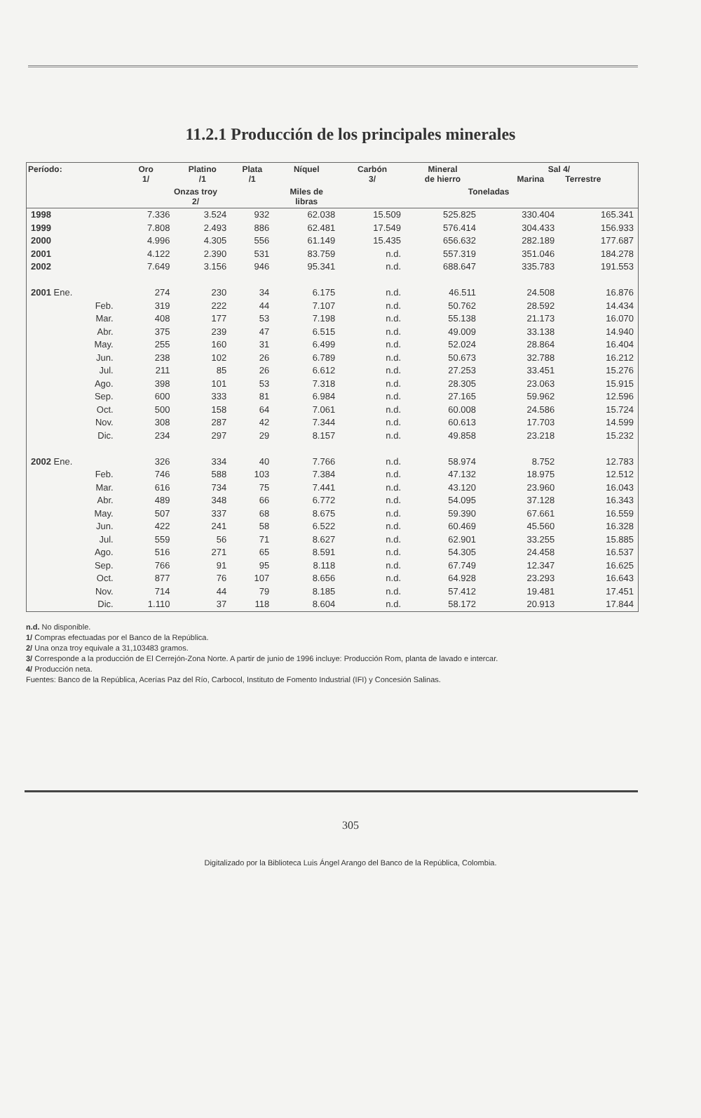11.2.1 Producción de los principales minerales
| Período: | Oro 1/ | Platino /1 | Plata /1 | Níquel | Carbón 3/ | Mineral de hierro | Sal 4/ Marina Terrestre | |
| --- | --- | --- | --- | --- | --- | --- | --- | --- |
| | Onzas troy 2/ | | | Miles de libras | Toneladas | | | |
| 1998 | 7.336 | 3.524 | 932 | 62.038 | 15.509 | 525.825 | 330.404 | 165.341 |
| 1999 | 7.808 | 2.493 | 886 | 62.481 | 17.549 | 576.414 | 304.433 | 156.933 |
| 2000 | 4.996 | 4.305 | 556 | 61.149 | 15.435 | 656.632 | 282.189 | 177.687 |
| 2001 | 4.122 | 2.390 | 531 | 83.759 | n.d. | 557.319 | 351.046 | 184.278 |
| 2002 | 7.649 | 3.156 | 946 | 95.341 | n.d. | 688.647 | 335.783 | 191.553 |
| 2001 Ene. | 274 | 230 | 34 | 6.175 | n.d. | 46.511 | 24.508 | 16.876 |
| Feb. | 319 | 222 | 44 | 7.107 | n.d. | 50.762 | 28.592 | 14.434 |
| Mar. | 408 | 177 | 53 | 7.198 | n.d. | 55.138 | 21.173 | 16.070 |
| Abr. | 375 | 239 | 47 | 6.515 | n.d. | 49.009 | 33.138 | 14.940 |
| May. | 255 | 160 | 31 | 6.499 | n.d. | 52.024 | 28.864 | 16.404 |
| Jun. | 238 | 102 | 26 | 6.789 | n.d. | 50.673 | 32.788 | 16.212 |
| Jul. | 211 | 85 | 26 | 6.612 | n.d. | 27.253 | 33.451 | 15.276 |
| Ago. | 398 | 101 | 53 | 7.318 | n.d. | 28.305 | 23.063 | 15.915 |
| Sep. | 600 | 333 | 81 | 6.984 | n.d. | 27.165 | 59.962 | 12.596 |
| Oct. | 500 | 158 | 64 | 7.061 | n.d. | 60.008 | 24.586 | 15.724 |
| Nov. | 308 | 287 | 42 | 7.344 | n.d. | 60.613 | 17.703 | 14.599 |
| Dic. | 234 | 297 | 29 | 8.157 | n.d. | 49.858 | 23.218 | 15.232 |
| 2002 Ene. | 326 | 334 | 40 | 7.766 | n.d. | 58.974 | 8.752 | 12.783 |
| Feb. | 746 | 588 | 103 | 7.384 | n.d. | 47.132 | 18.975 | 12.512 |
| Mar. | 616 | 734 | 75 | 7.441 | n.d. | 43.120 | 23.960 | 16.043 |
| Abr. | 489 | 348 | 66 | 6.772 | n.d. | 54.095 | 37.128 | 16.343 |
| May. | 507 | 337 | 68 | 8.675 | n.d. | 59.390 | 67.661 | 16.559 |
| Jun. | 422 | 241 | 58 | 6.522 | n.d. | 60.469 | 45.560 | 16.328 |
| Jul. | 559 | 56 | 71 | 8.627 | n.d. | 62.901 | 33.255 | 15.885 |
| Ago. | 516 | 271 | 65 | 8.591 | n.d. | 54.305 | 24.458 | 16.537 |
| Sep. | 766 | 91 | 95 | 8.118 | n.d. | 67.749 | 12.347 | 16.625 |
| Oct. | 877 | 76 | 107 | 8.656 | n.d. | 64.928 | 23.293 | 16.643 |
| Nov. | 714 | 44 | 79 | 8.185 | n.d. | 57.412 | 19.481 | 17.451 |
| Dic. | 1.110 | 37 | 118 | 8.604 | n.d. | 58.172 | 20.913 | 17.844 |
n.d. No disponible.
1/ Compras efectuadas por el Banco de la República.
2/ Una onza troy equivale a 31,103483 gramos.
3/ Corresponde a la producción de El Cerrejón-Zona Norte. A partir de junio de 1996 incluye: Producción Rom, planta de lavado e intercar.
4/ Producción neta.
Fuentes: Banco de la República, Acerías Paz del Río, Carbocol, Instituto de Fomento Industrial (IFI) y Concesión Salinas.
305
Digitalizado por la Biblioteca Luis Ángel Arango del Banco de la República, Colombia.